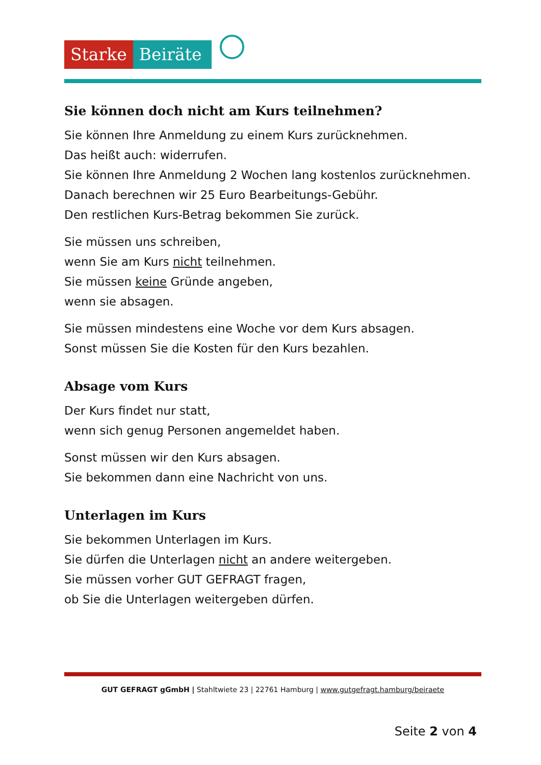Starke Beiräte
Sie können doch nicht am Kurs teilnehmen?
Sie können Ihre Anmeldung zu einem Kurs zurücknehmen.
Das heißt auch: widerrufen.
Sie können Ihre Anmeldung 2 Wochen lang kostenlos zurücknehmen.
Danach berechnen wir 25 Euro Bearbeitungs-Gebühr.
Den restlichen Kurs-Betrag bekommen Sie zurück.
Sie müssen uns schreiben,
wenn Sie am Kurs nicht teilnehmen.
Sie müssen keine Gründe angeben,
wenn sie absagen.
Sie müssen mindestens eine Woche vor dem Kurs absagen.
Sonst müssen Sie die Kosten für den Kurs bezahlen.
Absage vom Kurs
Der Kurs findet nur statt,
wenn sich genug Personen angemeldet haben.
Sonst müssen wir den Kurs absagen.
Sie bekommen dann eine Nachricht von uns.
Unterlagen im Kurs
Sie bekommen Unterlagen im Kurs.
Sie dürfen die Unterlagen nicht an andere weitergeben.
Sie müssen vorher GUT GEFRAGT fragen,
ob Sie die Unterlagen weitergeben dürfen.
GUT GEFRAGT gGmbH | Stahltwiete 23 | 22761 Hamburg | www.gutgefragt.hamburg/beiraete
Seite 2 von 4